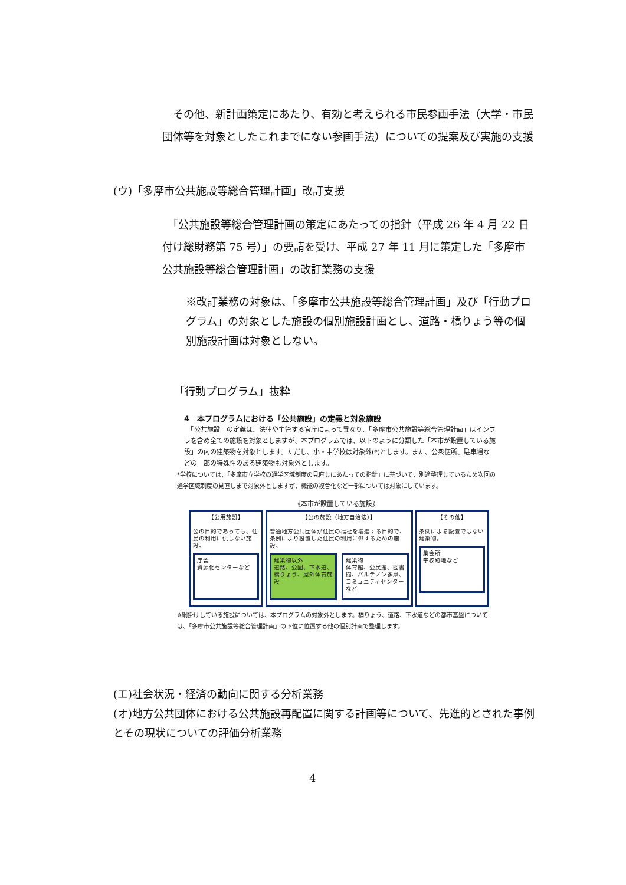その他、新計画策定にあたり、有効と考えられる市民参画手法（大学・市民団体等を対象としたこれまでにない参画手法）についての提案及び実施の支援
(ウ)「多摩市公共施設等総合管理計画」改訂支援
　「公共施設等総合管理計画の策定にあたっての指針（平成 26 年 4 月 22 日付け総財務第 75 号）」の要請を受け、平成 27 年 11 月に策定した「多摩市公共施設等総合管理計画」の改訂業務の支援
※改訂業務の対象は、「多摩市公共施設等総合管理計画」及び「行動プログラム」の対象とした施設の個別施設計画とし、道路・橋りょう等の個別施設計画は対象としない。
「行動プログラム」抜粋
4　本プログラムにおける「公共施設」の定義と対象施設
　「公共施設」の定義は、法律や主管する官庁によって異なり、「多摩市公共施設等総合管理計画」はインフラを含め全ての施設を対象としますが、本プログラムでは、以下のように分類した「本市が設置している施設」の内の建築物を対象とします。ただし、小・中学校は対象外(*)とします。また、公衆便所、駐車場などの一部の特殊性のある建築物も対象外とします。
*学校については、「多摩市立学校の通学区域制度の見直しにあたっての指針」に基づいて、別途整理しているため次回の通学区域制度の見直しまで対象外としますが、機能の複合化など一部については対象にしています。
《本市が設置している施設》
【公用施設】
公の目的であっても、住民の利用に供しない施設。
庁舎
資源化センターなど
【公の施設（地方自治法）】
普通地方公共団体が住民の福祉を増進する目的で、条例により設置した住民の利用に供するための施設。
建築物以外
道路、公園、下水道、橋りょう、屋外体育施設
建築物
体育館、公民館、図書館、パルテノン多摩、コミュニティセンターなど
【その他】
条例による設置ではない建築物。
集会所
学校跡地など
※網掛けしている施設については、本プログラムの対象外とします。橋りょう、道路、下水道などの都市基盤については、「多摩市公共施設等総合管理計画」の下位に位置する他の個別計画で整理します。
(エ)社会状況・経済の動向に関する分析業務
(オ)地方公共団体における公共施設再配置に関する計画等について、先進的とされた事例とその現状についての評価分析業務
4